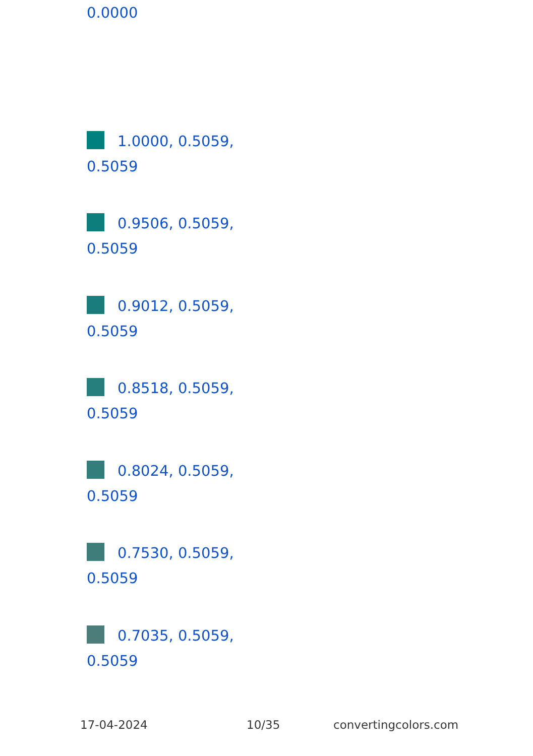0.0000
1.0000, 0.5059, 0.5059
0.9506, 0.5059, 0.5059
0.9012, 0.5059, 0.5059
0.8518, 0.5059, 0.5059
0.8024, 0.5059, 0.5059
0.7530, 0.5059, 0.5059
0.7035, 0.5059, 0.5059
17-04-2024 10/35 convertingcolors.com